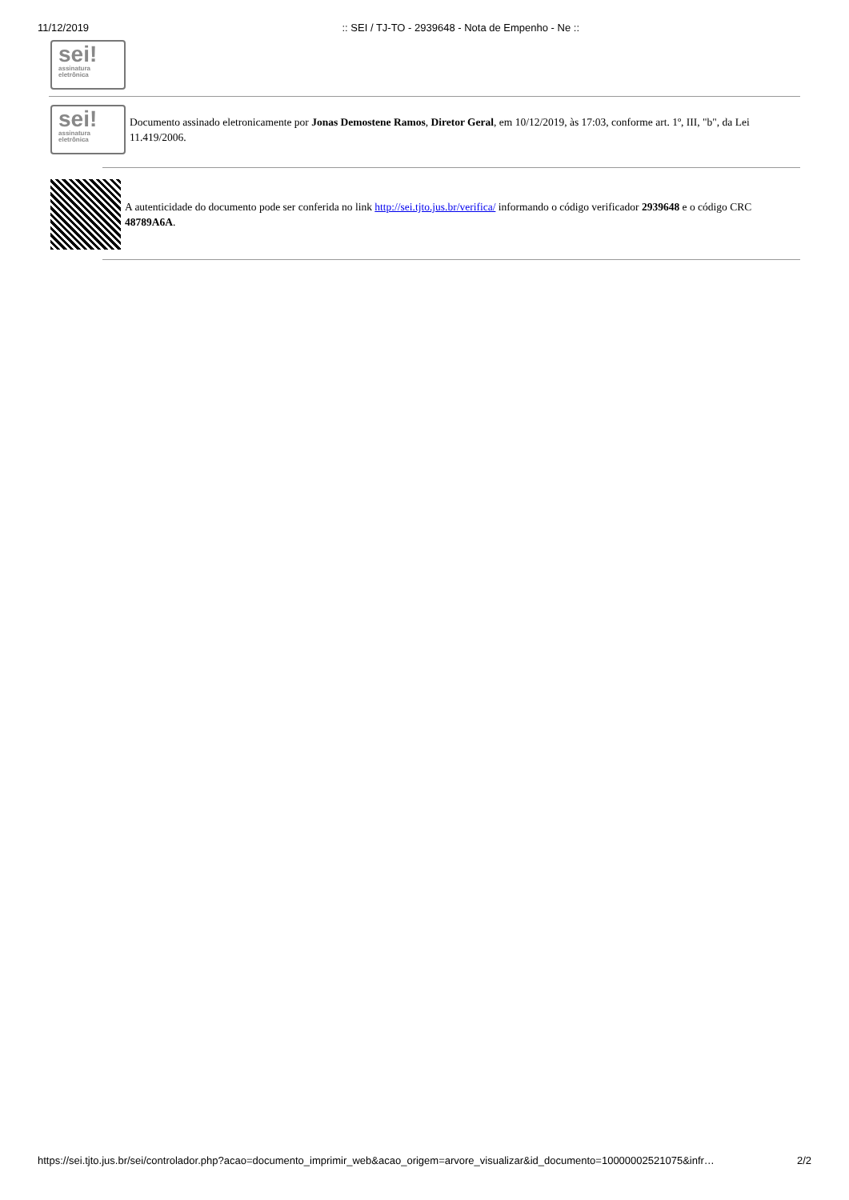11/12/2019:: SEI / TJ-TO - 2939648 - Nota de Empenho - Ne ::
sei!
assinatura
eletrônica
sei!
assinatura
eletrônica
Documento assinado eletronicamente por Jonas Demostene Ramos, Diretor Geral, em 10/12/2019, às 17:03, conforme art. 1º, III, "b", da Lei 11.419/2006.
A autenticidade do documento pode ser conferida no link http://sei.tjto.jus.br/verifica/ informando o código verificador 2939648 e o código CRC 48789A6A.
https://sei.tjto.jus.br/sei/controlador.php?acao=documento_imprimir_web&acao_origem=arvore_visualizar&id_documento=10000002521075&infr… 2/2